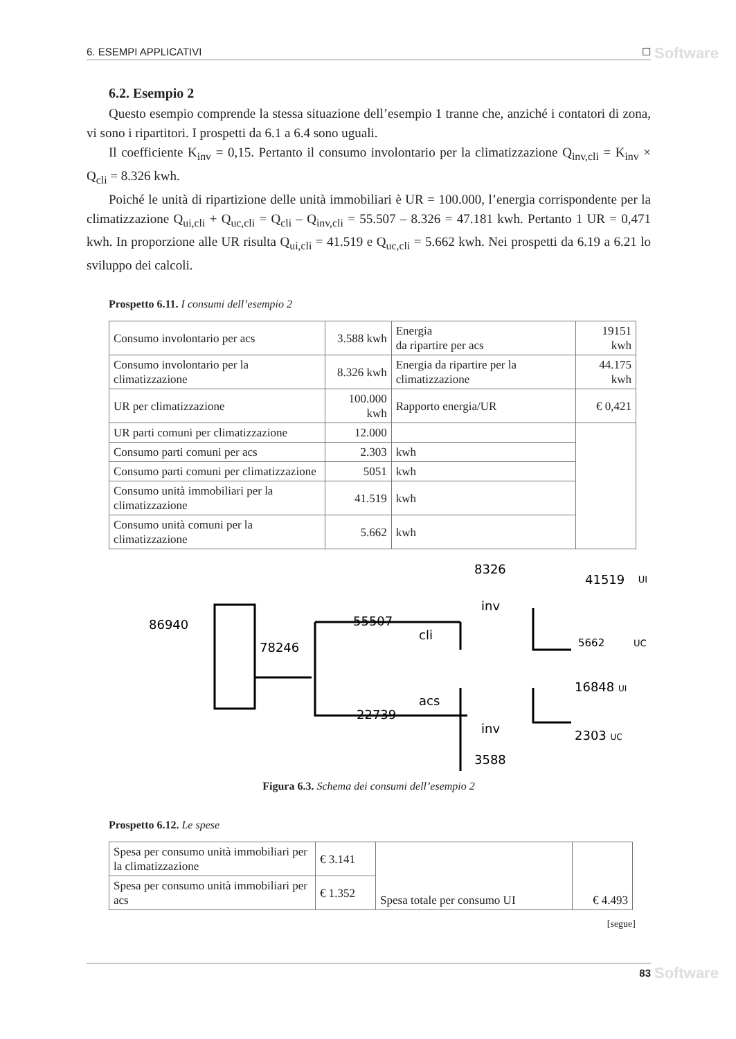6. ESEMPI APPLICATIVI ☐ Software
6.2. Esempio 2
Questo esempio comprende la stessa situazione dell’esempio 1 tranne che, anziché i contatori di zona, vi sono i ripartitori. I prospetti da 6.1 a 6.4 sono uguali.
Il coefficiente K<sub>inv</sub> = 0,15. Pertanto il consumo involontario per la climatizzazione Q<sub>inv,cli</sub> = K<sub>inv</sub> × Q<sub>cli</sub> = 8.326 kwh.
Poiché le unità di ripartizione delle unità immobiliari è UR = 100.000, l’energia corrispondente per la climatizzazione Q<sub>ui,cli</sub> + Q<sub>uc,cli</sub> = Q<sub>cli</sub> – Q<sub>inv,cli</sub> = 55.507 – 8.326 = 47.181 kwh. Pertanto 1 UR = 0,471 kwh. In proporzione alle UR risulta Q<sub>ui,cli</sub> = 41.519 e Q<sub>uc,cli</sub> = 5.662 kwh. Nei prospetti da 6.19 a 6.21 lo sviluppo dei calcoli.
Prospetto 6.11. I consumi dell’esempio 2
| Consumo involontario per acs | 3.588 kwh | Energia da ripartire per acs | 19151 kwh |
| Consumo involontario per la climatizzazione | 8.326 kwh | Energia da ripartire per la climatizzazione | 44.175 kwh |
| UR per climatizzazione | 100.000 kwh | Rapporto energia/UR | € 0,421 |
| UR parti comuni per climatizzazione | 12.000 | | |
| Consumo parti comuni per acs | 2.303 | kwh | |
| Consumo parti comuni per climatizzazione | 5051 | kwh | |
| Consumo unità immobiliari per la climatizzazione | 41.519 | kwh | |
| Consumo unità comuni per la climatizzazione | 5.662 | kwh | |
86940
78246
55507
cli
22739
acs
8326
inv
inv
3588
41519
UI
5662
UC
16848 UI
2303 UC
Figura 6.3. Schema dei consumi dell’esempio 2
Prospetto 6.12. Le spese
| Spesa per consumo unità immobiliari per la climatizzazione | € 3.141 | Spesa totale per consumo UI | € 4.493 |
| Spesa per consumo unità immobiliari per acs | € 1.352 | | |
[segue]
83 Software